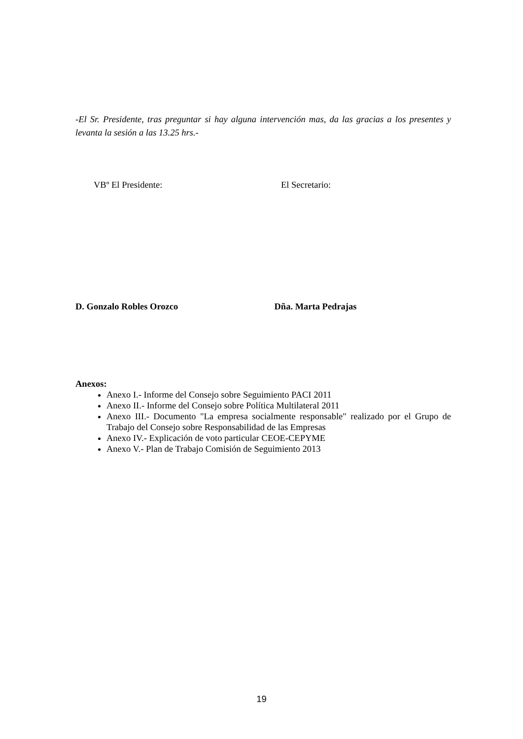-El Sr. Presidente, tras preguntar si hay alguna intervención mas, da las gracias a los presentes y levanta la sesión a las 13.25 hrs.-
VBº El Presidente: El Secretario:
D. Gonzalo Robles Orozco Dña. Marta Pedrajas
Anexos:
Anexo I.- Informe del Consejo sobre Seguimiento PACI 2011
Anexo II.- Informe del Consejo sobre Política Multilateral 2011
Anexo III.- Documento "La empresa socialmente responsable" realizado por el Grupo de Trabajo del Consejo sobre Responsabilidad de las Empresas
Anexo IV.- Explicación de voto particular CEOE-CEPYME
Anexo V.- Plan de Trabajo Comisión de Seguimiento 2013
19